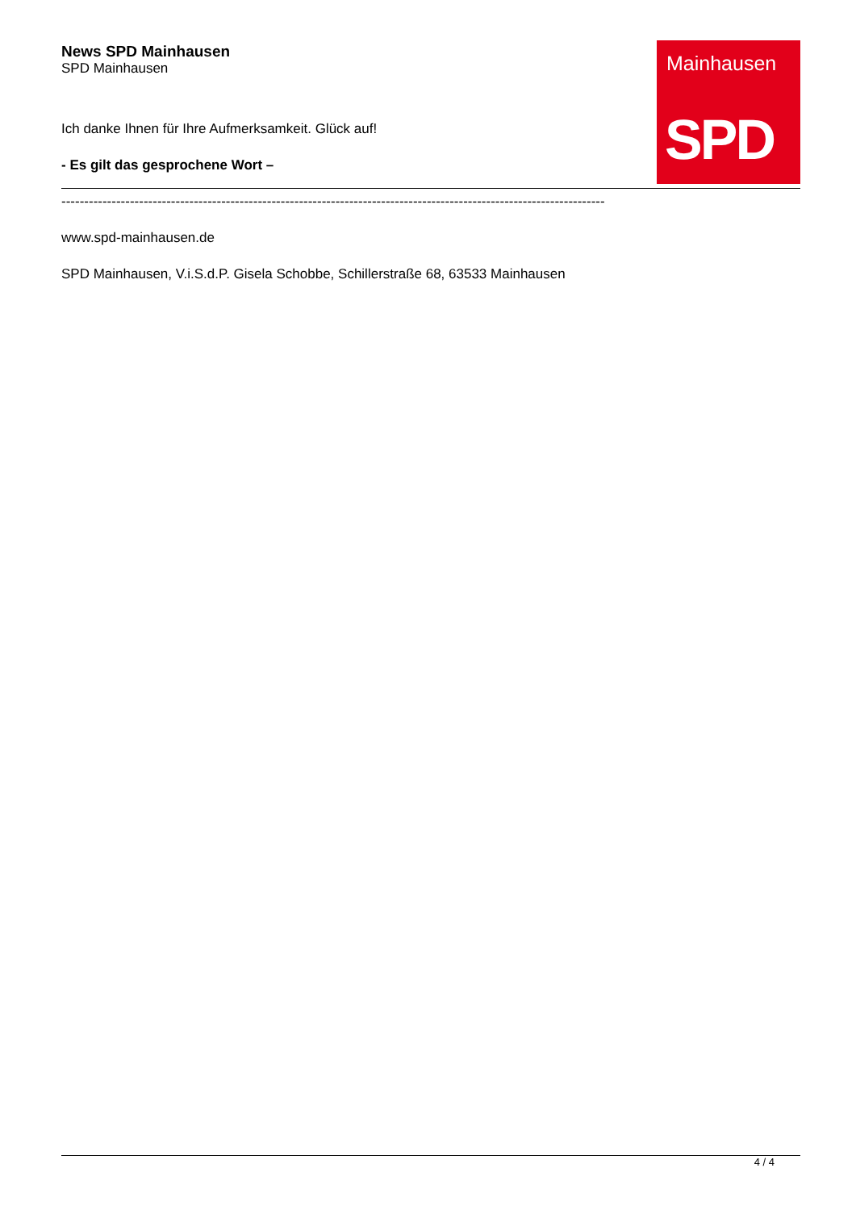News SPD Mainhausen
SPD Mainhausen
Mainhausen
SPD
Ich danke Ihnen für Ihre Aufmerksamkeit. Glück auf!
- Es gilt das gesprochene Wort –
-----------------------------------------------------------------------------------------------------------------------
www.spd-mainhausen.de
SPD Mainhausen, V.i.S.d.P. Gisela Schobbe, Schillerstraße 68, 63533 Mainhausen
4 / 4